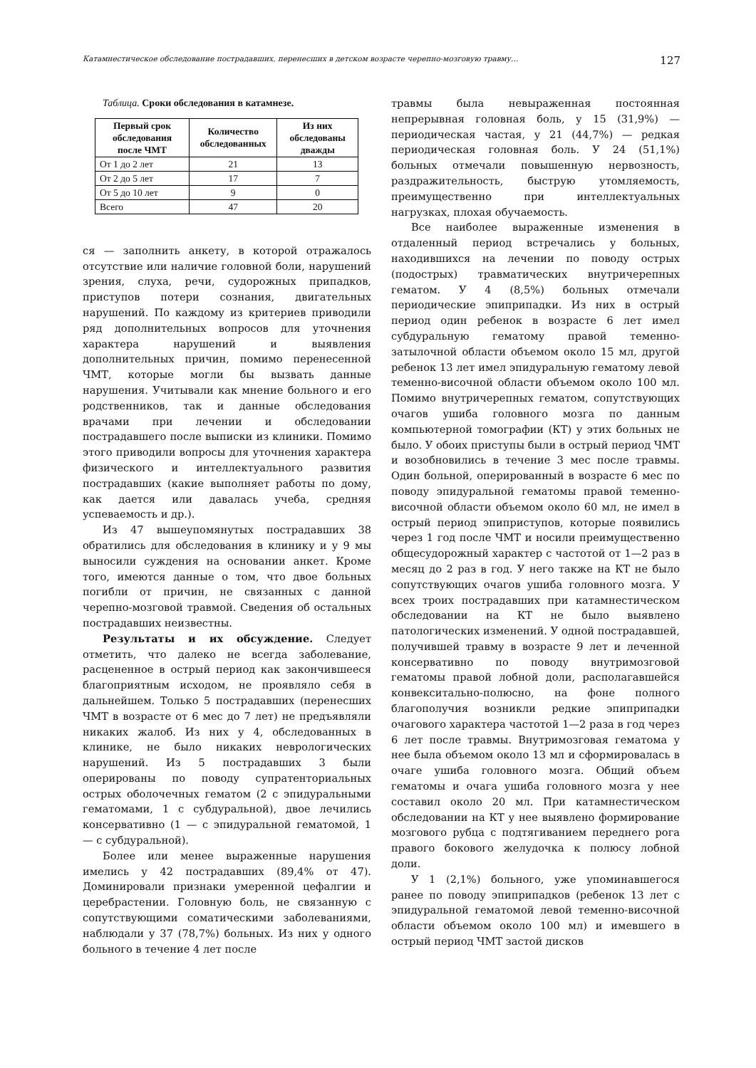Катамнестическое обследование пострадавших, перенесших в детском возрасте черепно-мозговую травму… 127
Таблица. Сроки обследования в катамнезе.
| Первый срок обследования после ЧМТ | Количество обследованных | Из них обследованы дважды |
| --- | --- | --- |
| От 1 до 2 лет | 21 | 13 |
| От 2 до 5 лет | 17 | 7 |
| От 5 до 10 лет | 9 | 0 |
| Всего | 47 | 20 |
ся — заполнить анкету, в которой отражалось отсутствие или наличие головной боли, нарушений зрения, слуха, речи, судорожных припадков, приступов потери сознания, двигательных нарушений. По каждому из критериев приводили ряд дополнительных вопросов для уточнения характера нарушений и выявления дополнительных причин, помимо перенесенной ЧМТ, которые могли бы вызвать данные нарушения. Учитывали как мнение больного и его родственников, так и данные обследования врачами при лечении и обследовании пострадавшего после выписки из клиники. Помимо этого приводили вопросы для уточнения характера физического и интеллектуального развития пострадавших (какие выполняет работы по дому, как дается или давалась учеба, средняя успеваемость и др.).
Из 47 вышеупомянутых пострадавших 38 обратились для обследования в клинику и у 9 мы выносили суждения на основании анкет. Кроме того, имеются данные о том, что двое больных погибли от причин, не связанных с данной черепно-мозговой травмой. Сведения об остальных пострадавших неизвестны.
Результаты и их обсуждение. Следует отметить, что далеко не всегда заболевание, расцененное в острый период как закончившееся благоприятным исходом, не проявляло себя в дальнейшем. Только 5 пострадавших (перенесших ЧМТ в возрасте от 6 мес до 7 лет) не предъявляли никаких жалоб. Из них у 4, обследованных в клинике, не было никаких неврологических нарушений. Из 5 пострадавших 3 были оперированы по поводу супратенториальных острых оболочечных гематом (2 с эпидуральными гематомами, 1 с субдуральной), двое лечились консервативно (1 — с эпидуральной гематомой, 1 — с субдуральной).
Более или менее выраженные нарушения имелись у 42 пострадавших (89,4% от 47). Доминировали признаки умеренной цефалгии и церебрастении. Головную боль, не связанную с сопутствующими соматическими заболеваниями, наблюдали у 37 (78,7%) больных. Из них у одного больного в течение 4 лет после
травмы была невыраженная постоянная непрерывная головная боль, у 15 (31,9%) — периодическая частая, у 21 (44,7%) — редкая периодическая головная боль. У 24 (51,1%) больных отмечали повышенную нервозность, раздражительность, быструю утомляемость, преимущественно при интеллектуальных нагрузках, плохая обучаемость.
Все наиболее выраженные изменения в отдаленный период встречались у больных, находившихся на лечении по поводу острых (подострых) травматических внутричерепных гематом. У 4 (8,5%) больных отмечали периодические эпиприпадки. Из них в острый период один ребенок в возрасте 6 лет имел субдуральную гематому правой теменно-затылочной области объемом около 15 мл, другой ребенок 13 лет имел эпидуральную гематому левой теменно-височной области объемом около 100 мл. Помимо внутричерепных гематом, сопутствующих очагов ушиба головного мозга по данным компьютерной томографии (КТ) у этих больных не было. У обоих приступы были в острый период ЧМТ и возобновились в течение 3 мес после травмы. Один больной, оперированный в возрасте 6 мес по поводу эпидуральной гематомы правой теменно-височной области объемом около 60 мл, не имел в острый период эпиприступов, которые появились через 1 год после ЧМТ и носили преимущественно общесудорожный характер с частотой от 1—2 раз в месяц до 2 раз в год. У него также на КТ не было сопутствующих очагов ушиба головного мозга. У всех троих пострадавших при катамнестическом обследовании на КТ не было выявлено патологических изменений. У одной пострадавшей, получившей травму в возрасте 9 лет и леченной консервативно по поводу внутримозговой гематомы правой лобной доли, располагавшейся конвекситально-полюсно, на фоне полного благополучия возникли редкие эпиприпадки очагового характера частотой 1—2 раза в год через 6 лет после травмы. Внутримозговая гематома у нее была объемом около 13 мл и сформировалась в очаге ушиба головного мозга. Общий объем гематомы и очага ушиба головного мозга у нее составил около 20 мл. При катамнестическом обследовании на КТ у нее выявлено формирование мозгового рубца с подтягиванием переднего рога правого бокового желудочка к полюсу лобной доли.
У 1 (2,1%) больного, уже упоминавшегося ранее по поводу эпиприпадков (ребенок 13 лет с эпидуральной гематомой левой теменно-височной области объемом около 100 мл) и имевшего в острый период ЧМТ застой дисков